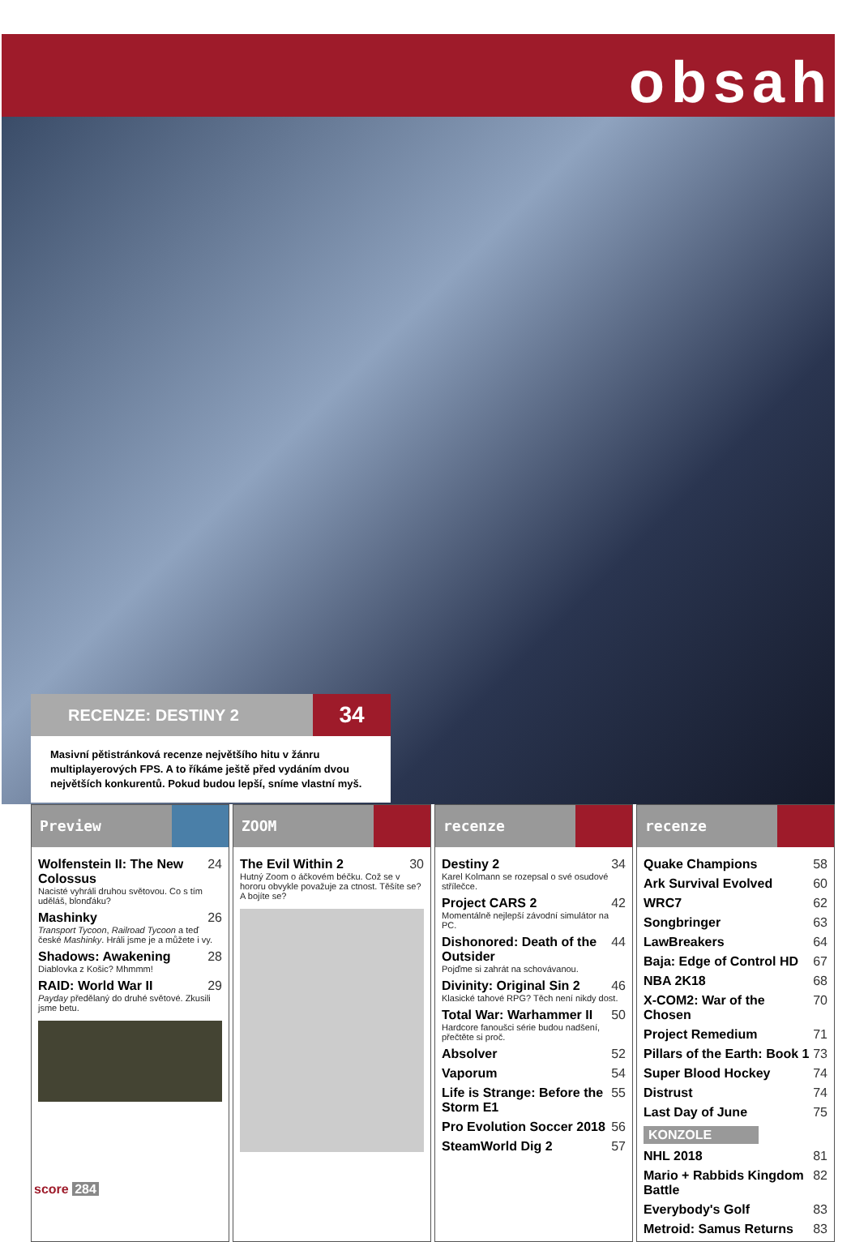obsah
RECENZE: DESTINY 2
34
Masivní pětistránková recenze největšího hitu v žánru multiplayerových FPS. A to říkáme ještě před vydáním dvou největších konkurentů. Pokud budou lepší, sníme vlastní myš.
Preview
Wolfenstein II: The New Colossus 24
Nacisté vyhráli druhou světovou. Co s tím uděláš, blonďáku?
Mashinky 26
Transport Tycoon, Railroad Tycoon a teď české Mashinky. Hráli jsme je a můžete i vy.
Shadows: Awakening 28
Diablovka z Košic? Mhmmm!
RAID: World War II 29
Payday předělaný do druhé světové. Zkusili jsme betu.
ZOOM
The Evil Within 2 30
Hutný Zoom o áčkovém béčku. Což se v hororu obvykle považuje za ctnost. Těšíte se? A bojíte se?
recenze
Destiny 2 34
Karel Kolmann se rozepsal o své osudové střílečce.
Project CARS 2 42
Momentálně nejlepší závodní simulátor na PC.
Dishonored: Death of the Outsider 44
Pojďme si zahrát na schovávanou.
Divinity: Original Sin 2 46
Klasické tahové RPG? Těch není nikdy dost.
Total War: Warhammer II 50
Hardcore fanoušci série budou nadšení, přečtěte si proč.
Absolver 52
Vaporum 54
Life is Strange: Before the Storm E1 55
Pro Evolution Soccer 2018 56
SteamWorld Dig 2 57
recenze
Quake Champions 58
Ark Survival Evolved 60
WRC7 62
Songbringer 63
LawBreakers 64
Baja: Edge of Control HD 67
NBA 2K18 68
X-COM2: War of the Chosen 70
Project Remedium 71
Pillars of the Earth: Book 1 73
Super Blood Hockey 74
Distrust 74
Last Day of June 75
KONZOLE
NHL 2018 81
Mario + Rabbids Kingdom Battle 82
Everybody's Golf 83
Metroid: Samus Returns 83
score 284